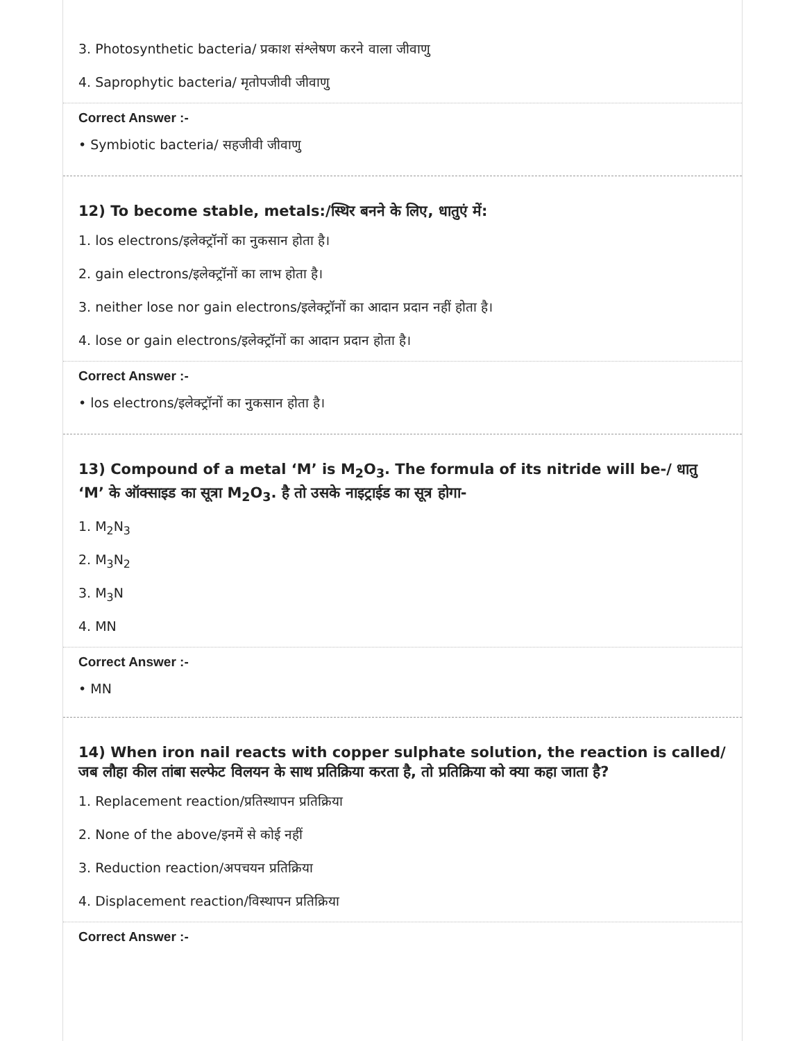3. Photosynthetic bacteria/ प्रकाश संश्लेषण करने वाला जीवाणु
4. Saprophytic bacteria/ मृतोपजीवी जीवाणु
Correct Answer :-
• Symbiotic bacteria/ सहजीवी जीवाणु
12) To become stable, metals:/स्थिर बनने के लिए, धातुएं में:
1. los electrons/इलेक्ट्रॉनों का नुकसान होता है।
2. gain electrons/इलेक्ट्रॉनों का लाभ होता है।
3. neither lose nor gain electrons/इलेक्ट्रॉनों का आदान प्रदान नहीं होता है।
4. lose or gain electrons/इलेक्ट्रॉनों का आदान प्रदान होता है।
Correct Answer :-
• los electrons/इलेक्ट्रॉनों का नुकसान होता है।
13) Compound of a metal ‘M’ is M<sub>2</sub>O<sub>3</sub>. The formula of its nitride will be-/ धातु ‘M’ के ऑक्साइड का सूत्रा M<sub>2</sub>O<sub>3</sub>. है तो उसके नाइट्राईड का सूत्र होगा-
1. M<sub>2</sub>N<sub>3</sub>
2. M<sub>3</sub>N<sub>2</sub>
3. M<sub>3</sub>N
4. MN
Correct Answer :-
• MN
14) When iron nail reacts with copper sulphate solution, the reaction is called/ जब लौहा कील तांबा सल्फेट विलयन के साथ प्रतिक्रिया करता है, तो प्रतिक्रिया को क्या कहा जाता है?
1. Replacement reaction/प्रतिस्थापन प्रतिक्रिया
2. None of the above/इनमें से कोई नहीं
3. Reduction reaction/अपचयन प्रतिक्रिया
4. Displacement reaction/विस्थापन प्रतिक्रिया
Correct Answer :-